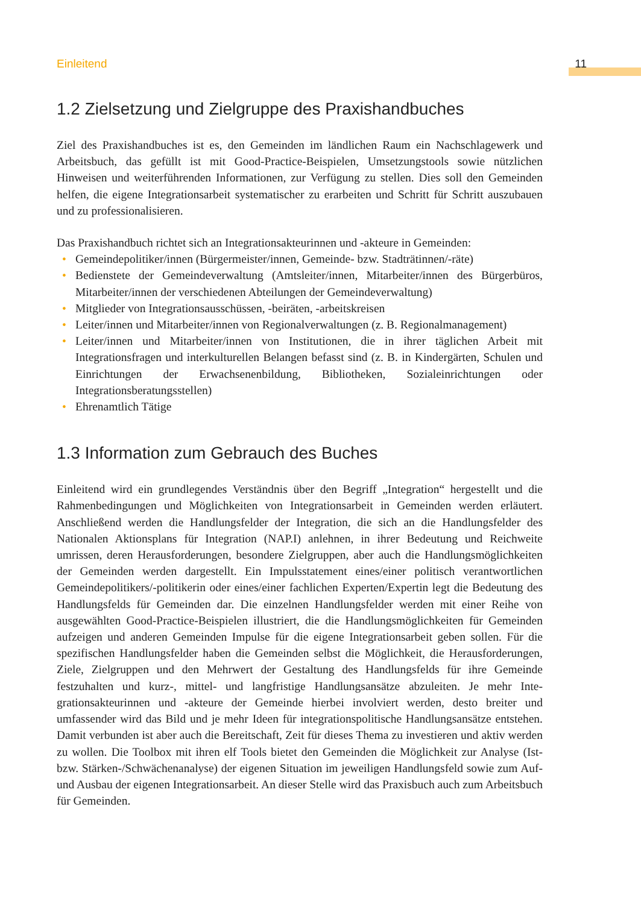Einleitend 11
1.2 Zielsetzung und Zielgruppe des Praxishandbuches
Ziel des Praxishandbuches ist es, den Gemeinden im ländlichen Raum ein Nachschlage­werk und Arbeitsbuch, das gefüllt ist mit Good-Practice-Beispielen, Umsetzungstools sowie nützlichen Hinweisen und weiterführenden Informationen, zur Verfügung zu stellen. Dies soll den Gemeinden helfen, die eigene Integrationsarbeit systematischer zu erarbeiten und Schritt für Schritt auszubauen und zu professionalisieren.
Das Praxishandbuch richtet sich an Integrationsakteurinnen und -akteure in Gemeinden:
• Gemeindepolitiker/innen (Bürgermeister/innen, Gemeinde- bzw. Stadträtinnen/-räte)
• Bedienstete der Gemeindeverwaltung (Amtsleiter/innen, Mitarbeiter/innen des Bürger­büros, Mitarbeiter/innen der verschiedenen Abteilungen der Gemeindeverwaltung)
• Mitglieder von Integrationsausschüssen, -beiräten, -arbeitskreisen
• Leiter/innen und Mitarbeiter/innen von Regionalverwaltungen (z. B. Regionalmanage­ment)
• Leiter/innen und Mitarbeiter/innen von Institutionen, die in ihrer täglichen Arbeit mit Integrationsfragen und interkulturellen Belangen befasst sind (z. B. in Kindergärten, Schulen und Einrichtungen der Erwachsenenbildung, Bibliotheken, Sozialeinrichtungen oder Integrationsberatungsstellen)
• Ehrenamtlich Tätige
1.3 Information zum Gebrauch des Buches
Einleitend wird ein grundlegendes Verständnis über den Begriff „Integration“ hergestellt und die Rahmenbedingungen und Möglichkeiten von Integrationsarbeit in Gemeinden werden erläutert. Anschließend werden die Handlungsfelder der Integration, die sich an die Hand­lungsfelder des Nationalen Aktionsplans für Integration (NAP.I) anlehnen, in ihrer Bedeu­tung und Reichweite umrissen, deren Herausforderungen, besondere Zielgruppen, aber auch die Handlungsmöglichkeiten der Gemeinden werden dargestellt. Ein Impulsstatement eines/einer politisch verantwortlichen Gemeindepolitikers/-politikerin oder eines/einer fachlichen Experten/Expertin legt die Bedeutung des Handlungsfelds für Gemeinden dar. Die einzelnen Handlungsfelder werden mit einer Reihe von ausgewählten Good-Practice-Beispielen illustriert, die die Handlungsmöglichkeiten für Gemeinden aufzeigen und ande­ren Gemeinden Impulse für die eigene Integrationsarbeit geben sollen. Für die spezifischen Handlungsfelder haben die Gemeinden selbst die Möglichkeit, die Herausforderungen, Ziele, Zielgruppen und den Mehrwert der Gestaltung des Handlungsfelds für ihre Gemeinde festzuhalten und kurz-, mittel- und langfristige Handlungsansätze abzuleiten. Je mehr Inte­grationsakteurinnen und -akteure der Gemeinde hierbei involviert werden, desto breiter und umfassender wird das Bild und je mehr Ideen für integrationspolitische Handlungsansätze entstehen. Damit verbunden ist aber auch die Bereitschaft, Zeit für dieses Thema zu inves­tieren und aktiv werden zu wollen. Die Toolbox mit ihren elf Tools bietet den Gemeinden die Möglichkeit zur Analyse (Ist- bzw. Stärken-/Schwächenanalyse) der eigenen Situation im jeweiligen Handlungsfeld sowie zum Auf- und Ausbau der eigenen Integrationsarbeit. An dieser Stelle wird das Praxisbuch auch zum Arbeitsbuch für Gemeinden.